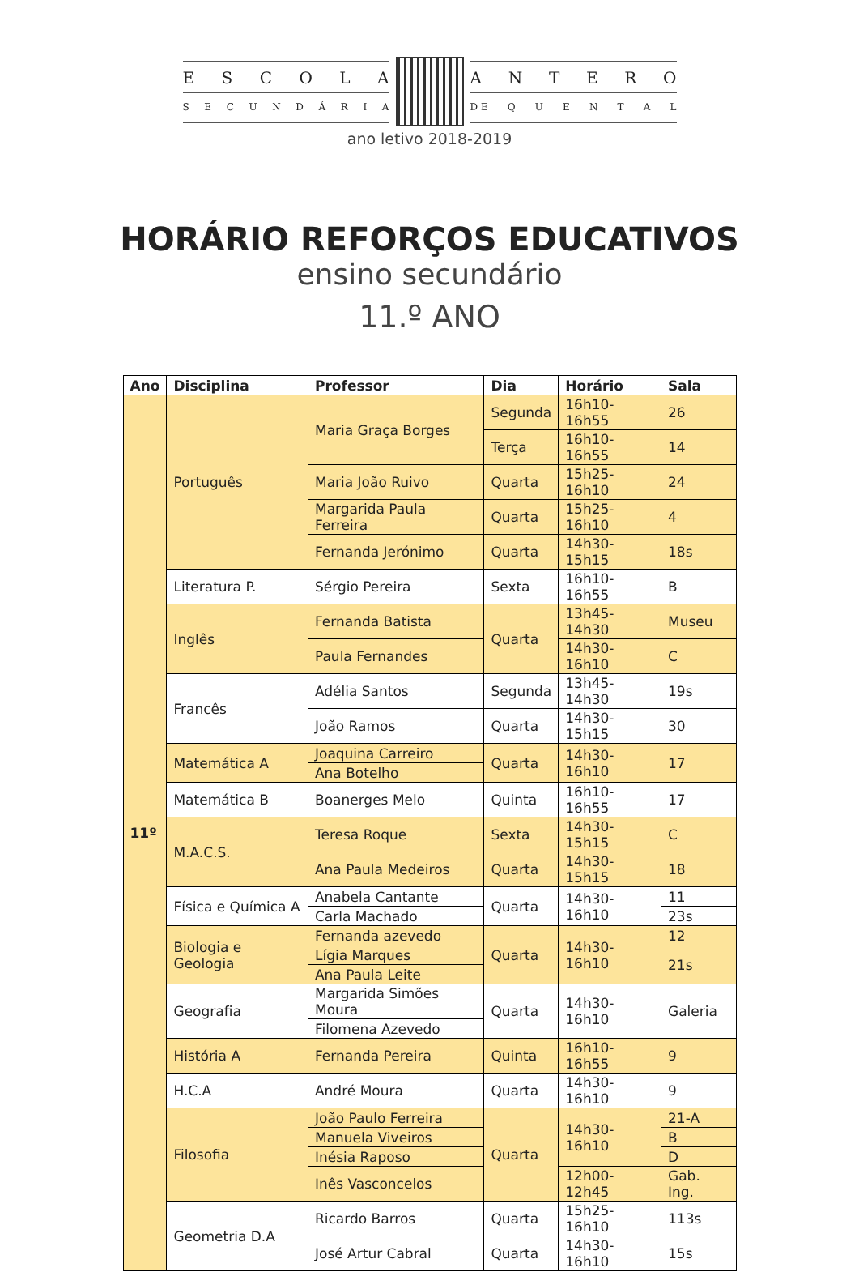ESCOLA
SECUNDÁRIA
ANTERO
D E QUENTAL
ano letivo 2018-2019
HORÁRIO REFORÇOS EDUCATIVOS
ensino secundário
11.º ANO
| Ano | Disciplina | Professor | Dia | Horário | Sala |
| --- | --- | --- | --- | --- | --- |
| 11º | Português | Maria Graça Borges | Segunda | 16h10-16h55 | 26 |
| | | | Terça | 16h10-16h55 | 14 |
| | | Maria João Ruivo | Quarta | 15h25-16h10 | 24 |
| | | Margarida Paula Ferreira | Quarta | 15h25-16h10 | 4 |
| | | Fernanda Jerónimo | Quarta | 14h30-15h15 | 18s |
| | Literatura P. | Sérgio Pereira | Sexta | 16h10-16h55 | B |
| | Inglês | Fernanda Batista | Quarta | 13h45-14h30 | Museu |
| | | Paula Fernandes | | 14h30-16h10 | C |
| | Francês | Adélia Santos | Segunda | 13h45-14h30 | 19s |
| | | João Ramos | Quarta | 14h30-15h15 | 30 |
| | Matemática A | Joaquina Carreiro | Quarta | 14h30-16h10 | 17 |
| | | Ana Botelho | | | |
| | Matemática B | Boanerges Melo | Quinta | 16h10-16h55 | 17 |
| | M.A.C.S. | Teresa Roque | Sexta | 14h30-15h15 | C |
| | | Ana Paula Medeiros | Quarta | 14h30-15h15 | 18 |
| | Física e Química A | Anabela Cantante | Quarta | 14h30-16h10 | 11 |
| | | Carla Machado | | | 23s |
| | Biologia e Geologia | Fernanda azevedo | Quarta | 14h30-16h10 | 12 |
| | | Lígia Marques | | | 21s |
| | | Ana Paula Leite | | | |
| | Geografia | Margarida Simões Moura | Quarta | 14h30-16h10 | Galeria |
| | | Filomena Azevedo | | | |
| | História A | Fernanda Pereira | Quinta | 16h10-16h55 | 9 |
| | H.C.A | André Moura | Quarta | 14h30-16h10 | 9 |
| | Filosofia | João Paulo Ferreira | Quarta | 14h30-16h10 | 21-A |
| | | Manuela Viveiros | | | B |
| | | Inésia Raposo | | | D |
| | | Inês Vasconcelos | | 12h00-12h45 | Gab. Ing. |
| | Geometria D.A | Ricardo Barros | Quarta | 15h25-16h10 | 113s |
| | | José Artur Cabral | Quarta | 14h30-16h10 | 15s |